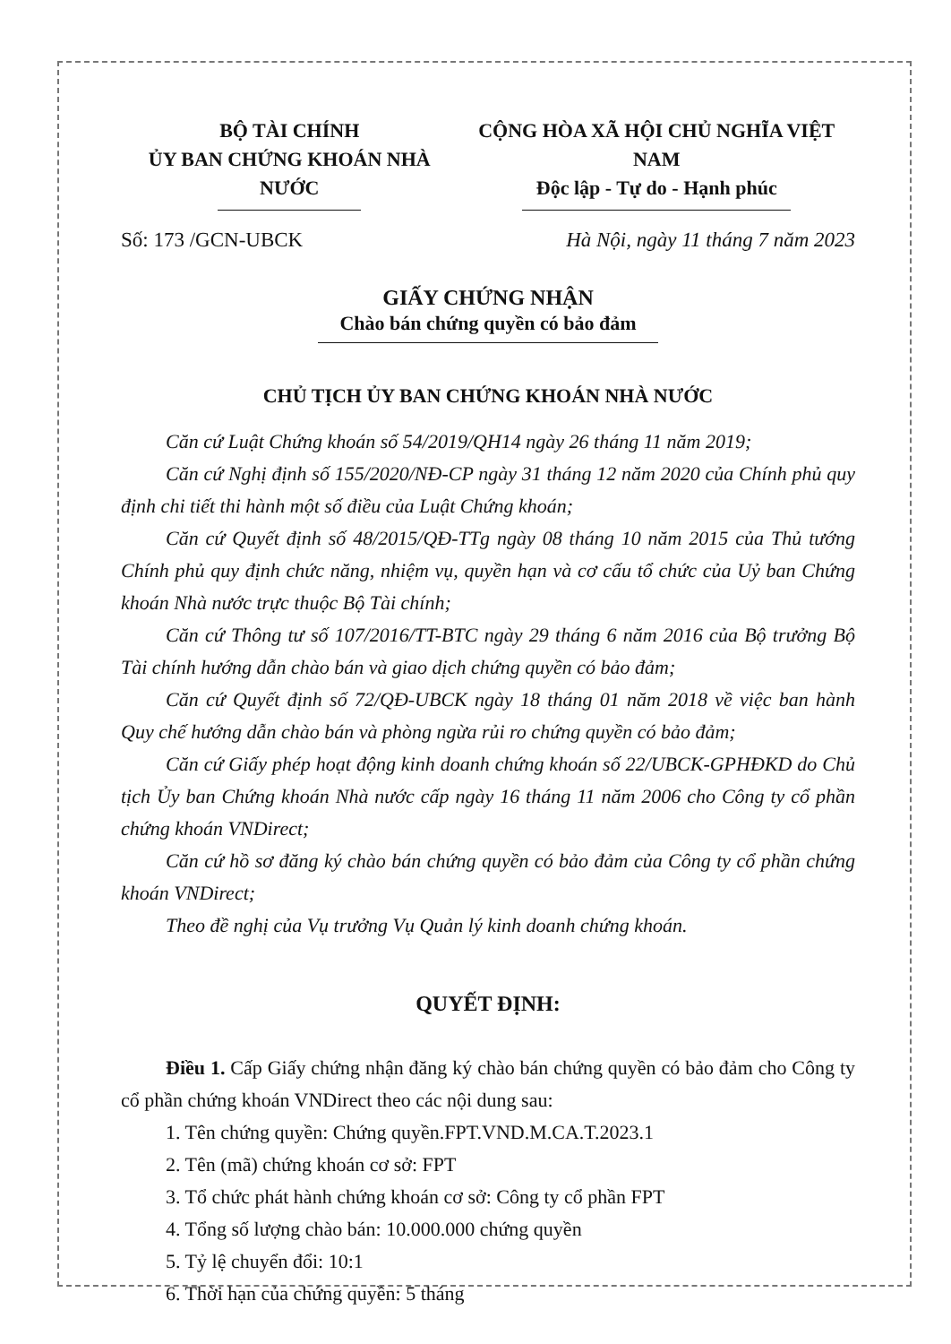BỘ TÀI CHÍNH
ỦY BAN CHỨNG KHOÁN NHÀ NƯỚC
CỘNG HÒA XÃ HỘI CHỦ NGHĨA VIỆT NAM
Độc lập - Tự do - Hạnh phúc
Số: 173 /GCN-UBCK Hà Nội, ngày 11 tháng 7 năm 2023
GIẤY CHỨNG NHẬN
Chào bán chứng quyền có bảo đảm
CHỦ TỊCH ỦY BAN CHỨNG KHOÁN NHÀ NƯỚC
Căn cứ Luật Chứng khoán số 54/2019/QH14 ngày 26 tháng 11 năm 2019;
Căn cứ Nghị định số 155/2020/NĐ-CP ngày 31 tháng 12 năm 2020 của Chính phủ quy định chi tiết thi hành một số điều của Luật Chứng khoán;
Căn cứ Quyết định số 48/2015/QĐ-TTg ngày 08 tháng 10 năm 2015 của Thủ tướng Chính phủ quy định chức năng, nhiệm vụ, quyền hạn và cơ cấu tổ chức của Uỷ ban Chứng khoán Nhà nước trực thuộc Bộ Tài chính;
Căn cứ Thông tư số 107/2016/TT-BTC ngày 29 tháng 6 năm 2016 của Bộ trưởng Bộ Tài chính hướng dẫn chào bán và giao dịch chứng quyền có bảo đảm;
Căn cứ Quyết định số 72/QĐ-UBCK ngày 18 tháng 01 năm 2018 về việc ban hành Quy chế hướng dẫn chào bán và phòng ngừa rủi ro chứng quyền có bảo đảm;
Căn cứ Giấy phép hoạt động kinh doanh chứng khoán số 22/UBCK-GPHĐKD do Chủ tịch Ủy ban Chứng khoán Nhà nước cấp ngày 16 tháng 11 năm 2006 cho Công ty cổ phần chứng khoán VNDirect;
Căn cứ hồ sơ đăng ký chào bán chứng quyền có bảo đảm của Công ty cổ phần chứng khoán VNDirect;
Theo đề nghị của Vụ trưởng Vụ Quản lý kinh doanh chứng khoán.
QUYẾT ĐỊNH:
Điều 1. Cấp Giấy chứng nhận đăng ký chào bán chứng quyền có bảo đảm cho Công ty cổ phần chứng khoán VNDirect theo các nội dung sau:
1. Tên chứng quyền: Chứng quyền.FPT.VND.M.CA.T.2023.1
2. Tên (mã) chứng khoán cơ sở: FPT
3. Tổ chức phát hành chứng khoán cơ sở: Công ty cổ phần FPT
4. Tổng số lượng chào bán: 10.000.000 chứng quyền
5. Tỷ lệ chuyển đổi: 10:1
6. Thời hạn của chứng quyền: 5 tháng